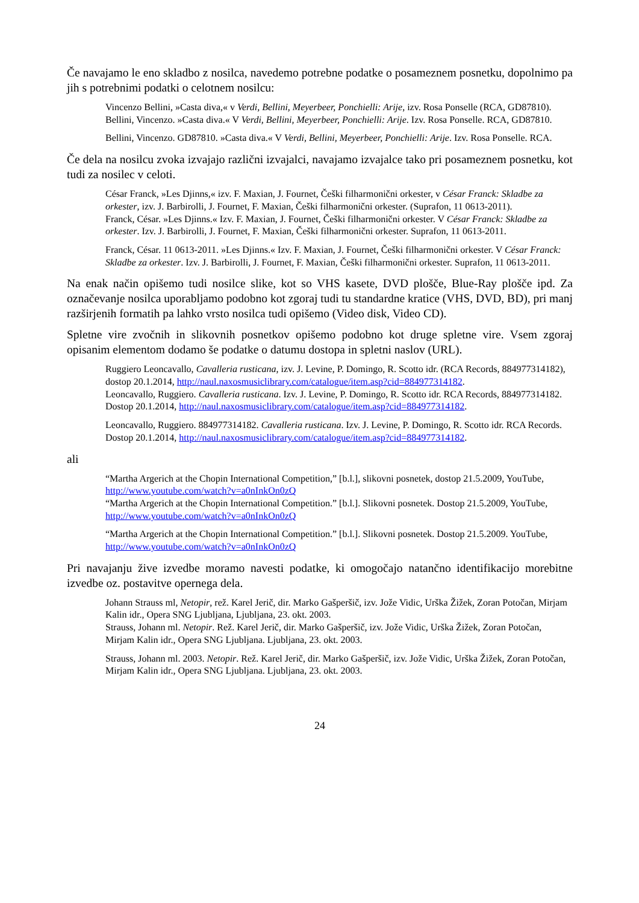Če navajamo le eno skladbo z nosilca, navedemo potrebne podatke o posameznem posnetku, dopolnimo pa jih s potrebnimi podatki o celotnem nosilcu:
Vincenzo Bellini, »Casta diva,« v Verdi, Bellini, Meyerbeer, Ponchielli: Arije, izv. Rosa Ponselle (RCA, GD87810).
Bellini, Vincenzo. »Casta diva.« V Verdi, Bellini, Meyerbeer, Ponchielli: Arije. Izv. Rosa Ponselle. RCA, GD87810.
Bellini, Vincenzo. GD87810. »Casta diva.« V Verdi, Bellini, Meyerbeer, Ponchielli: Arije. Izv. Rosa Ponselle. RCA.
Če dela na nosilcu zvoka izvajajo različni izvajalci, navajamo izvajalce tako pri posameznem posnetku, kot tudi za nosilec v celoti.
César Franck, »Les Djinns,« izv. F. Maxian, J. Fournet, Češki filharmonični orkester, v César Franck: Skladbe za orkester, izv. J. Barbirolli, J. Fournet, F. Maxian, Češki filharmonični orkester. (Suprafon, 11 0613-2011).
Franck, César. »Les Djinns.« Izv. F. Maxian, J. Fournet, Češki filharmonični orkester. V César Franck: Skladbe za orkester. Izv. J. Barbirolli, J. Fournet, F. Maxian, Češki filharmonični orkester. Suprafon, 11 0613-2011.
Franck, César. 11 0613-2011. »Les Djinns.« Izv. F. Maxian, J. Fournet, Češki filharmonični orkester. V César Franck: Skladbe za orkester. Izv. J. Barbirolli, J. Fournet, F. Maxian, Češki filharmonični orkester. Suprafon, 11 0613-2011.
Na enak način opišemo tudi nosilce slike, kot so VHS kasete, DVD plošče, Blue-Ray plošče ipd. Za označevanje nosilca uporabljamo podobno kot zgoraj tudi tu standardne kratice (VHS, DVD, BD), pri manj razširjenih formatih pa lahko vrsto nosilca tudi opišemo (Video disk, Video CD).
Spletne vire zvočnih in slikovnih posnetkov opišemo podobno kot druge spletne vire. Vsem zgoraj opisanim elementom dodamo še podatke o datumu dostopa in spletni naslov (URL).
Ruggiero Leoncavallo, Cavalleria rusticana, izv. J. Levine, P. Domingo, R. Scotto idr. (RCA Records, 884977314182), dostop 20.1.2014, http://naul.naxosmusiclibrary.com/catalogue/item.asp?cid=884977314182.
Leoncavallo, Ruggiero. Cavalleria rusticana. Izv. J. Levine, P. Domingo, R. Scotto idr. RCA Records, 884977314182. Dostop 20.1.2014, http://naul.naxosmusiclibrary.com/catalogue/item.asp?cid=884977314182.
Leoncavallo, Ruggiero. 884977314182. Cavalleria rusticana. Izv. J. Levine, P. Domingo, R. Scotto idr. RCA Records. Dostop 20.1.2014, http://naul.naxosmusiclibrary.com/catalogue/item.asp?cid=884977314182.
ali
“Martha Argerich at the Chopin International Competition,” [b.l.], slikovni posnetek, dostop 21.5.2009, YouTube, http://www.youtube.com/watch?v=a0nInkOn0zQ
“Martha Argerich at the Chopin International Competition.” [b.l.]. Slikovni posnetek. Dostop 21.5.2009, YouTube, http://www.youtube.com/watch?v=a0nInkOn0zQ
“Martha Argerich at the Chopin International Competition.” [b.l.]. Slikovni posnetek. Dostop 21.5.2009. YouTube, http://www.youtube.com/watch?v=a0nInkOn0zQ
Pri navajanju žive izvedbe moramo navesti podatke, ki omogočajo natančno identifikacijo morebitne izvedbe oz. postavitve opernega dela.
Johann Strauss ml, Netopir, rež. Karel Jerič, dir. Marko Gašperšič, izv. Jože Vidic, Urška Žižek, Zoran Potočan, Mirjam Kalin idr., Opera SNG Ljubljana, Ljubljana, 23. okt. 2003.
Strauss, Johann ml. Netopir. Rež. Karel Jerič, dir. Marko Gašperšič, izv. Jože Vidic, Urška Žižek, Zoran Potočan, Mirjam Kalin idr., Opera SNG Ljubljana. Ljubljana, 23. okt. 2003.
Strauss, Johann ml. 2003. Netopir. Rež. Karel Jerič, dir. Marko Gašperšič, izv. Jože Vidic, Urška Žižek, Zoran Potočan, Mirjam Kalin idr., Opera SNG Ljubljana. Ljubljana, 23. okt. 2003.
24